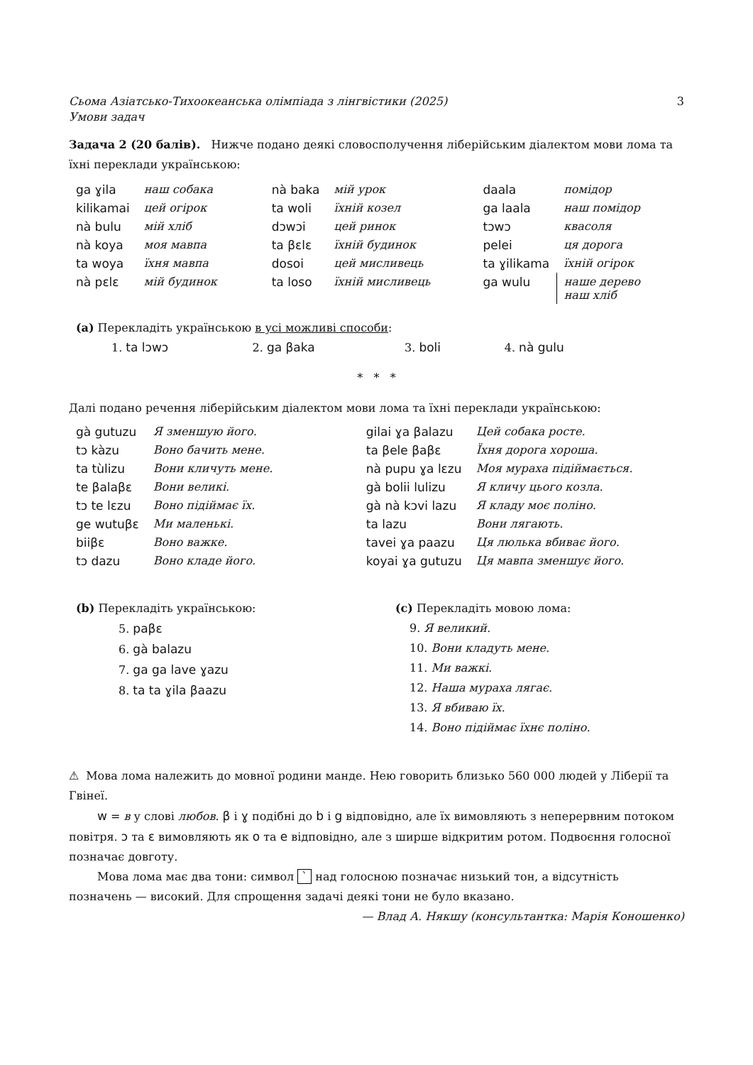Сьома Азіатсько-Тихоокеанська олімпіада з лінгвістики (2025)
Умови задач 3
Задача 2 (20 балів). Нижче подано деякі словосполучення ліберійським діалектом мови лома та їхні переклади українською:
| ga ɣila | наш собака | nà baka | мій урок | daala | помідор |
| kilikamai | цей огірок | ta woli | їхній козел | ga laala | наш помідор |
| nà bulu | мій хліб | dɔwɔi | цей ринок | tɔwɔ | квасоля |
| nà koya | моя мавпа | ta βɛlɛ | їхній будинок | pelei | ця дорога |
| ta woya | їхня мавпа | dosoi | цей мисливець | ta ɣilikama | їхній огірок |
| nà pɛlɛ | мій будинок | ta loso | їхній мисливець | ga wulu | наше дерево наш хліб |
(a) Перекладіть українською в усі можливі способи:
| 1. ta lɔwɔ | 2. ga βaka | 3. boli | 4. nà gulu |
* * *
Далі подано речення ліберійським діалектом мови лома та їхні переклади українською:
| gà gutuzu | Я зменшую його. | gilai ɣa βalazu | Цей собака росте. |
| tɔ kàzu | Воно бачить мене. | ta βele βaβɛ | Їхня дорога хороша. |
| ta tùlizu | Вони кличуть мене. | nà pupu ɣa lɛzu | Моя мураха підіймається. |
| te βalaβɛ | Вони великі. | gà bolii lulizu | Я кличу цього козла. |
| tɔ te lɛzu | Воно підіймає їх. | gà nà kɔvi lazu | Я кладу моє поліно. |
| ge wutuβɛ | Ми маленькі. | ta lazu | Вони лягають. |
| biiβɛ | Воно важке. | tavei ɣa paazu | Ця люлька вбиває його. |
| tɔ dazu | Воно кладе його. | koyai ɣa gutuzu | Ця мавпа зменшує його. |
(b) Перекладіть українською:
5. paβɛ
6. gà balazu
7. ga ga lave ɣazu
8. ta ta ɣila βaazu
(c) Перекладіть мовою лома:
9. Я великий.
10. Вони кладуть мене.
11. Ми важкі.
12. Наша мураха лягає.
13. Я вбиваю їх.
14. Воно підіймає їхнє поліно.
⚠ Мова лома належить до мовної родини манде. Нею говорить близько 560 000 людей у Ліберії та Гвінеї.
w = в у слові любов. β і ɣ подібні до b і g відповідно, але їх вимовляють з неперервним потоком повітря. ɔ та ɛ вимовляють як o та e відповідно, але з ширше відкритим ротом. Подвоєння голосної позначає довготу.
Мова лома має два тони: символ ` над голосною позначає низький тон, а відсутність позначень — високий. Для спрощення задачі деякі тони не було вказано.
— Влад А. Някшу (консультантка: Марія Коношенко)